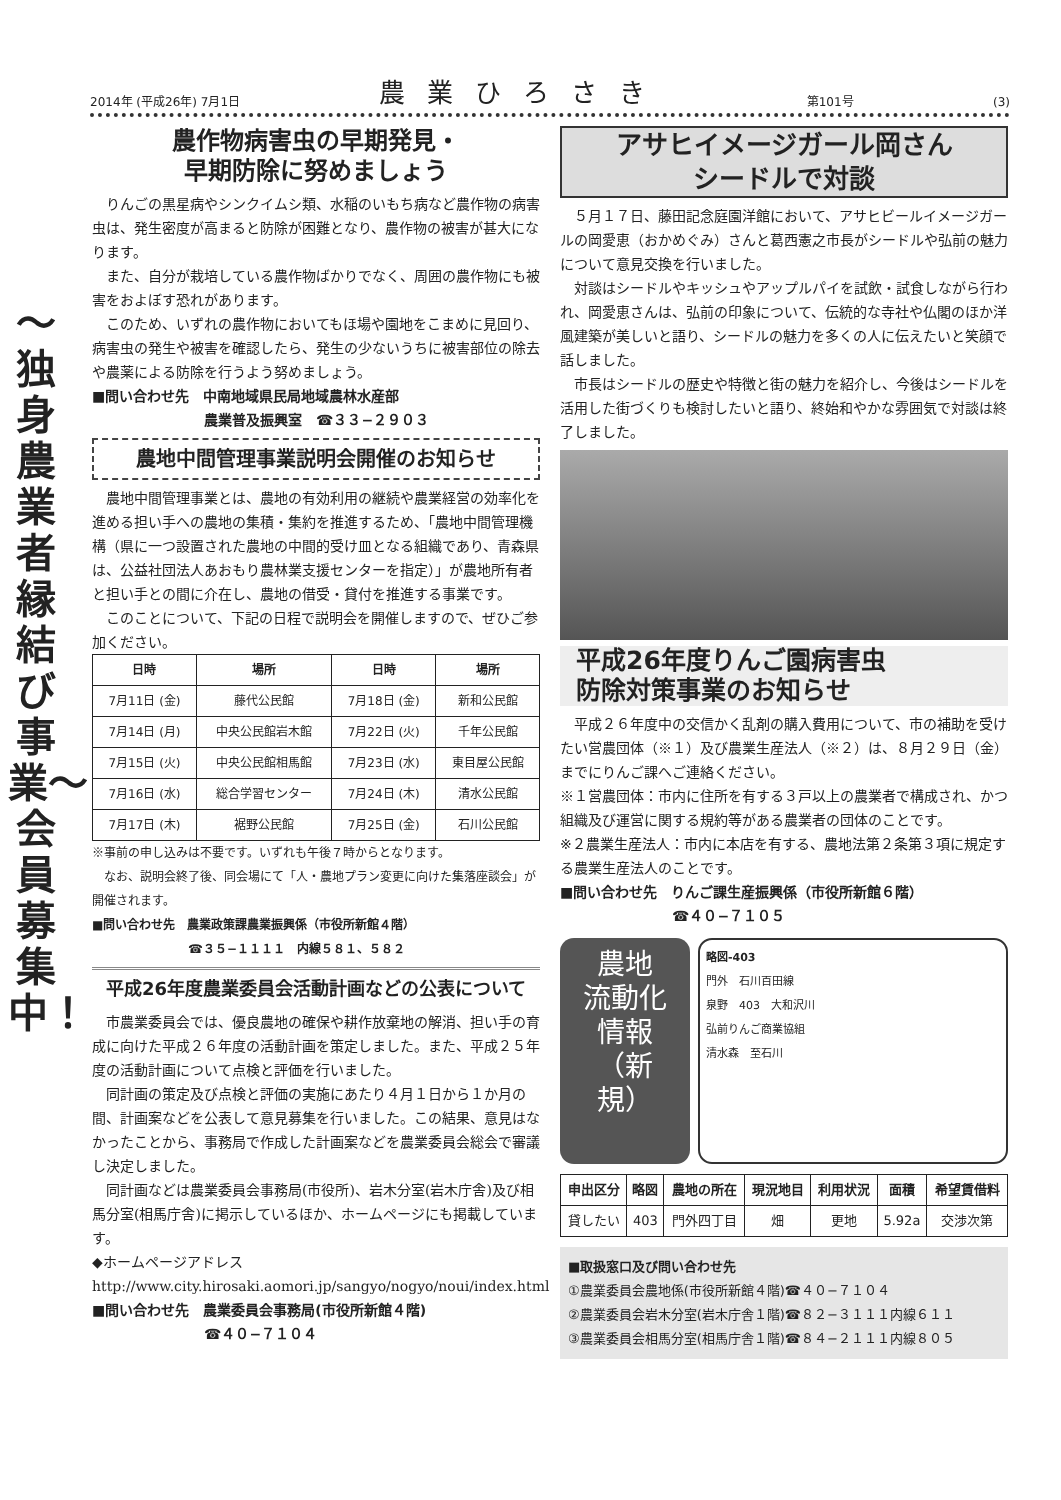2014年 (平成26年) 7月1日 農業ひろさき 第101号 (3)
〜独身農業者縁結び事業〜 会員募集中！
農作物病害虫の早期発見・
早期防除に努めましょう
りんごの黒星病やシンクイムシ類、水稲のいもち病など農作物の病害虫は、発生密度が高まると防除が困難となり、農作物の被害が甚大になります。
また、自分が栽培している農作物ばかりでなく、周囲の農作物にも被害をおよぼす恐れがあります。
このため、いずれの農作物においてもほ場や園地をこまめに見回り、病害虫の発生や被害を確認したら、発生の少ないうちに被害部位の除去や農薬による防除を行うよう努めましょう。
■問い合わせ先　中南地域県民局地域農林水産部
　　　　　　　　農業普及振興室　☎３３−２９０３
農地中間管理事業説明会開催のお知らせ
農地中間管理事業とは、農地の有効利用の継続や農業経営の効率化を進める担い手への農地の集積・集約を推進するため、「農地中間管理機構（県に一つ設置された農地の中間的受け皿となる組織であり、青森県は、公益社団法人あおもり農林業支援センターを指定）」が農地所有者と担い手との間に介在し、農地の借受・貸付を推進する事業です。
このことについて、下記の日程で説明会を開催しますので、ぜひご参加ください。
| 日時 | 場所 | 日時 | 場所 |
| --- | --- | --- | --- |
| 7月11日 (金) | 藤代公民館 | 7月18日 (金) | 新和公民館 |
| 7月14日 (月) | 中央公民館岩木館 | 7月22日 (火) | 千年公民館 |
| 7月15日 (火) | 中央公民館相馬館 | 7月23日 (水) | 東目屋公民館 |
| 7月16日 (水) | 総合学習センター | 7月24日 (木) | 清水公民館 |
| 7月17日 (木) | 裾野公民館 | 7月25日 (金) | 石川公民館 |
※事前の申し込みは不要です。いずれも午後７時からとなります。
　なお、説明会終了後、同会場にて「人・農地プラン変更に向けた集落座談会」が開催されます。
■問い合わせ先　農業政策課農業振興係（市役所新館４階）
　　　　　　　　☎３５−１１１１　内線５８１、５８２
平成26年度農業委員会活動計画などの公表について
市農業委員会では、優良農地の確保や耕作放棄地の解消、担い手の育成に向けた平成２６年度の活動計画を策定しました。また、平成２５年度の活動計画について点検と評価を行いました。
同計画の策定及び点検と評価の実施にあたり４月１日から１か月の間、計画案などを公表して意見募集を行いました。この結果、意見はなかったことから、事務局で作成した計画案などを農業委員会総会で審議し決定しました。
同計画などは農業委員会事務局(市役所)、岩木分室(岩木庁舎)及び相馬分室(相馬庁舎)に掲示しているほか、ホームページにも掲載しています。
◆ホームページアドレス
http://www.city.hirosaki.aomori.jp/sangyo/nogyo/noui/index.html
■問い合わせ先　農業委員会事務局(市役所新館４階)
　　　　　　　　☎４０−７１０４
アサヒイメージガール岡さん
シードルで対談
５月１７日、藤田記念庭園洋館において、アサヒビールイメージガールの岡愛恵（おかめぐみ）さんと葛西憲之市長がシードルや弘前の魅力について意見交換を行いました。
対談はシードルやキッシュやアップルパイを試飲・試食しながら行われ、岡愛恵さんは、弘前の印象について、伝統的な寺社や仏閣のほか洋風建築が美しいと語り、シードルの魅力を多くの人に伝えたいと笑顔で話しました。
市長はシードルの歴史や特徴と街の魅力を紹介し、今後はシードルを活用した街づくりも検討したいと語り、終始和やかな雰囲気で対談は終了しました。
平成26年度りんご園病害虫
防除対策事業のお知らせ
平成２６年度中の交信かく乱剤の購入費用について、市の補助を受けたい営農団体（※１）及び農業生産法人（※２）は、８月２９日（金）までにりんご課へご連絡ください。
※１営農団体：市内に住所を有する３戸以上の農業者で構成され、かつ組織及び運営に関する規約等がある農業者の団体のことです。
※２農業生産法人：市内に本店を有する、農地法第２条第３項に規定する農業生産法人のことです。
■問い合わせ先　りんご課生産振興係（市役所新館６階）
　　　　　　　　☎４０−７１０５
農地
流動化情報
（新規）
略図-403
門外　石川百田線
泉野　403　大和沢川
弘前りんご商業協組
清水森　至石川
| 申出区分 | 略図 | 農地の所在 | 現況地目 | 利用状況 | 面積 | 希望賃借料 |
| --- | --- | --- | --- | --- | --- | --- |
| 貸したい | 403 | 門外四丁目 | 畑 | 更地 | 5.92a | 交渉次第 |
■取扱窓口及び問い合わせ先
①農業委員会農地係(市役所新館４階)☎４０−７１０４
②農業委員会岩木分室(岩木庁舎１階)☎８２−３１１１内線６１１
③農業委員会相馬分室(相馬庁舎１階)☎８４−２１１１内線８０５